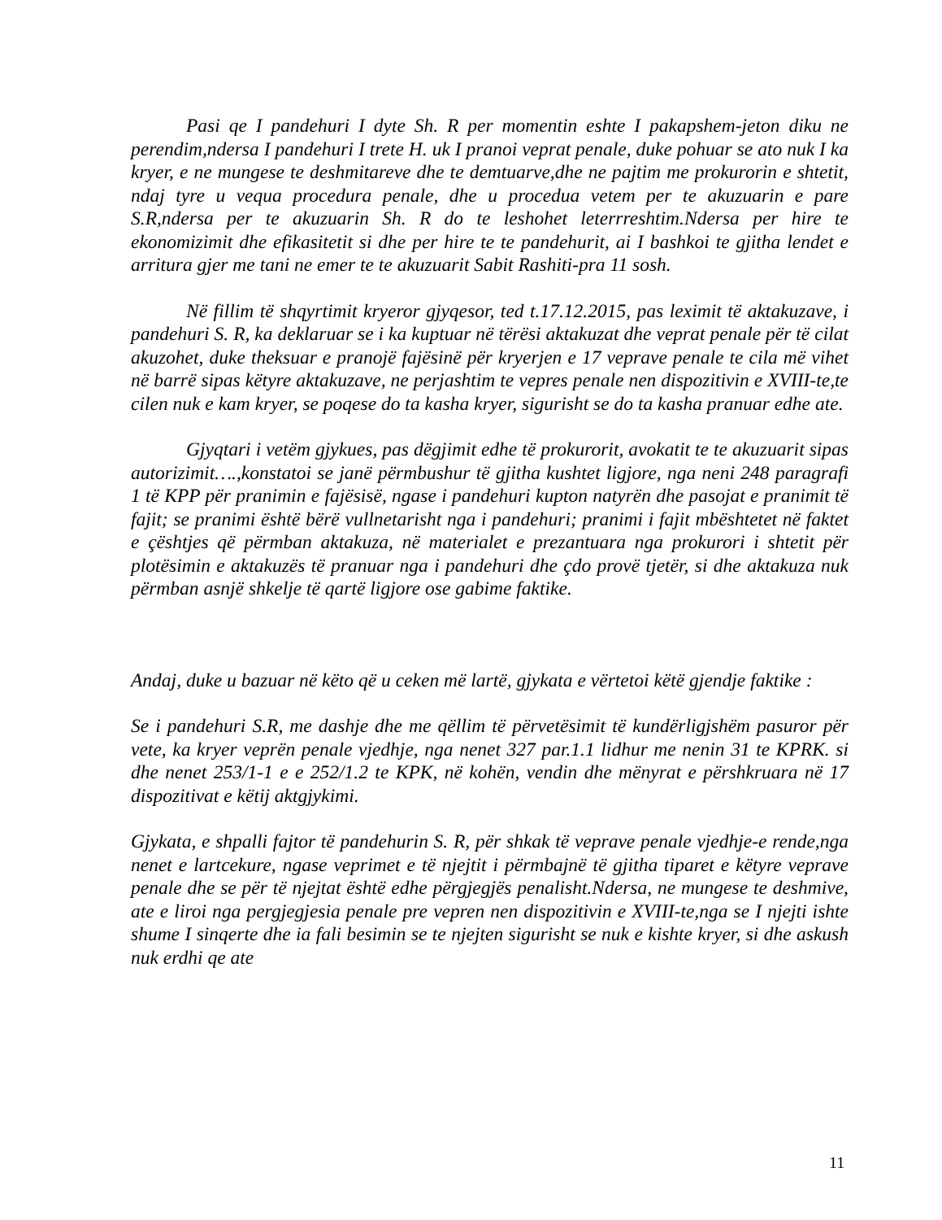Pasi qe I pandehuri I dyte Sh. R per momentin eshte I pakapshem-jeton diku ne perendim,ndersa I pandehuri I trete H. uk I pranoi veprat penale, duke pohuar se ato nuk I ka kryer, e ne mungese te deshmitareve dhe te demtuarve,dhe ne pajtim me prokurorin e shtetit, ndaj tyre u vequa procedura penale, dhe u proceduа vetem per te akuzuarin e pare S.R,ndersa per te akuzuarin Sh. R do te leshohet leterrreshtim.Ndersa per hire te ekonomizimit dhe efikasitetit si dhe per hire te te pandehurit, ai I bashkoi te gjitha lendet e arritura gjer me tani ne emer te te akuzuarit Sabit Rashiti-pra 11 sosh.
Në fillim të shqyrtimit kryeror gjyqesor, ted t.17.12.2015, pas leximit të aktakuzave, i pandehuri S. R, ka deklaruar se i ka kuptuar në tërësi aktakuzat dhe veprat penale për të cilat akuzohet, duke theksuar e pranojë fajësinë për kryerjen e 17 veprave penale te cila më vihet në barrë sipas këtyre aktakuzave, ne perjashtim te vepres penale nen dispozitivin e XVIII-te,te cilen nuk e kam kryer, se poqese do ta kasha kryer, sigurisht se do ta kasha pranuar edhe ate.
Gjyqtari i vetëm gjykues, pas dëgjimit edhe të prokurorit, avokatit te te akuzuarit sipas autorizimit….,konstatoi se janë përmbushur të gjitha kushtet ligjore, nga neni 248 paragrafi 1 të KPP për pranimin e fajësisë, ngase i pandehuri kupton natyrën dhe pasojat e pranimit të fajit; se pranimi është bërë vullnetarisht nga i pandehuri; pranimi i fajit mbështetet në faktet e çështjes që përmban aktakuza, në materialet e prezantuara nga prokurori i shtetit për plotësimin e aktakuzës të pranuar nga i pandehuri dhe çdo provë tjetër, si dhe aktakuza nuk përmban asnjë shkelje të qartë ligjore ose gabime faktike.
Andaj, duke u bazuar në këto që u ceken më lartë, gjykata e vërtetoi këtë gjendje faktike :
Se i pandehuri S.R, me dashje dhe me qëllim të përvetësimit të kundërligjshëm pasuror për vete, ka kryer veprën penale vjedhje, nga nenet 327 par.1.1 lidhur me nenin 31 te KPRK. si dhe nenet 253/1-1 e e 252/1.2 te KPK, në kohën, vendin dhe mënyrat e përshkruara në 17 dispozitivat e këtij aktgjykimi.
Gjykata, e shpalli fajtor të pandehurin S. R, për shkak të veprave penale vjedhje-e rende,nga nenet e lartcekure, ngase veprimet e të njejtit i përmbajnë të gjitha tiparet e këtyre veprave penale dhe se për të njejtat është edhe përgjegjës penalisht.Ndersa, ne mungese te deshmive, ate e liroi nga pergjegjesia penale pre vepren nen dispozitivin e XVIII-te,nga se I njejti ishte shume I sinqerte dhe ia fali besimin se te njejten sigurisht se nuk e kishte kryer, si dhe askush nuk erdhi qe ate
11